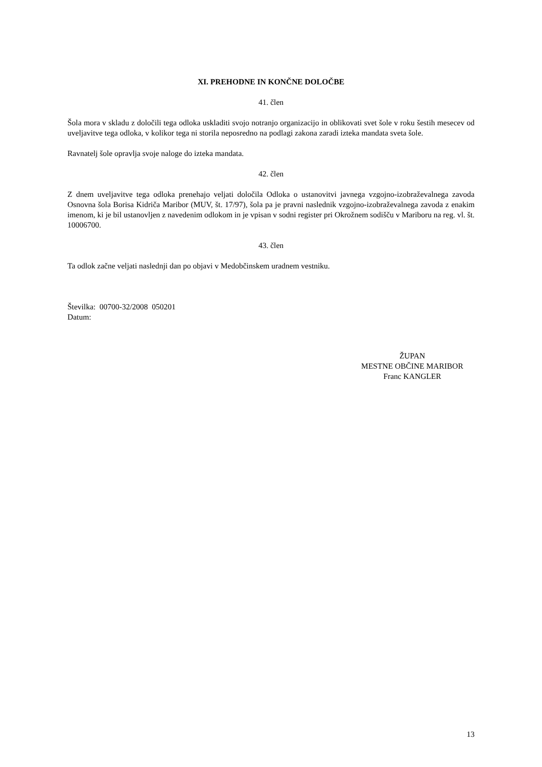XI. PREHODNE IN KONČNE DOLOČBE
41. člen
Šola mora v skladu z določili tega odloka uskladiti svojo notranjo organizacijo in oblikovati svet šole v roku šestih mesecev od uveljavitve tega odloka, v kolikor tega ni storila neposredno na podlagi zakona zaradi izteka mandata sveta šole.
Ravnatelj šole opravlja svoje naloge do izteka mandata.
42. člen
Z dnem uveljavitve tega odloka prenehajo veljati določila Odloka o ustanovitvi javnega vzgojno-izobraževalnega zavoda Osnovna šola Borisa Kidriča Maribor (MUV, št. 17/97), šola pa je pravni naslednik vzgojno-izobraževalnega zavoda z enakim imenom, ki je bil ustanovljen z navedenim odlokom in je vpisan v sodni register pri Okrožnem sodišču v Mariboru na reg. vl. št. 10006700.
43. člen
Ta odlok začne veljati naslednji dan po objavi v Medobčinskem uradnem vestniku.
Številka: 00700-32/2008 050201
Datum:
ŽUPAN
MESTNE OBČINE MARIBOR
Franc KANGLER
13